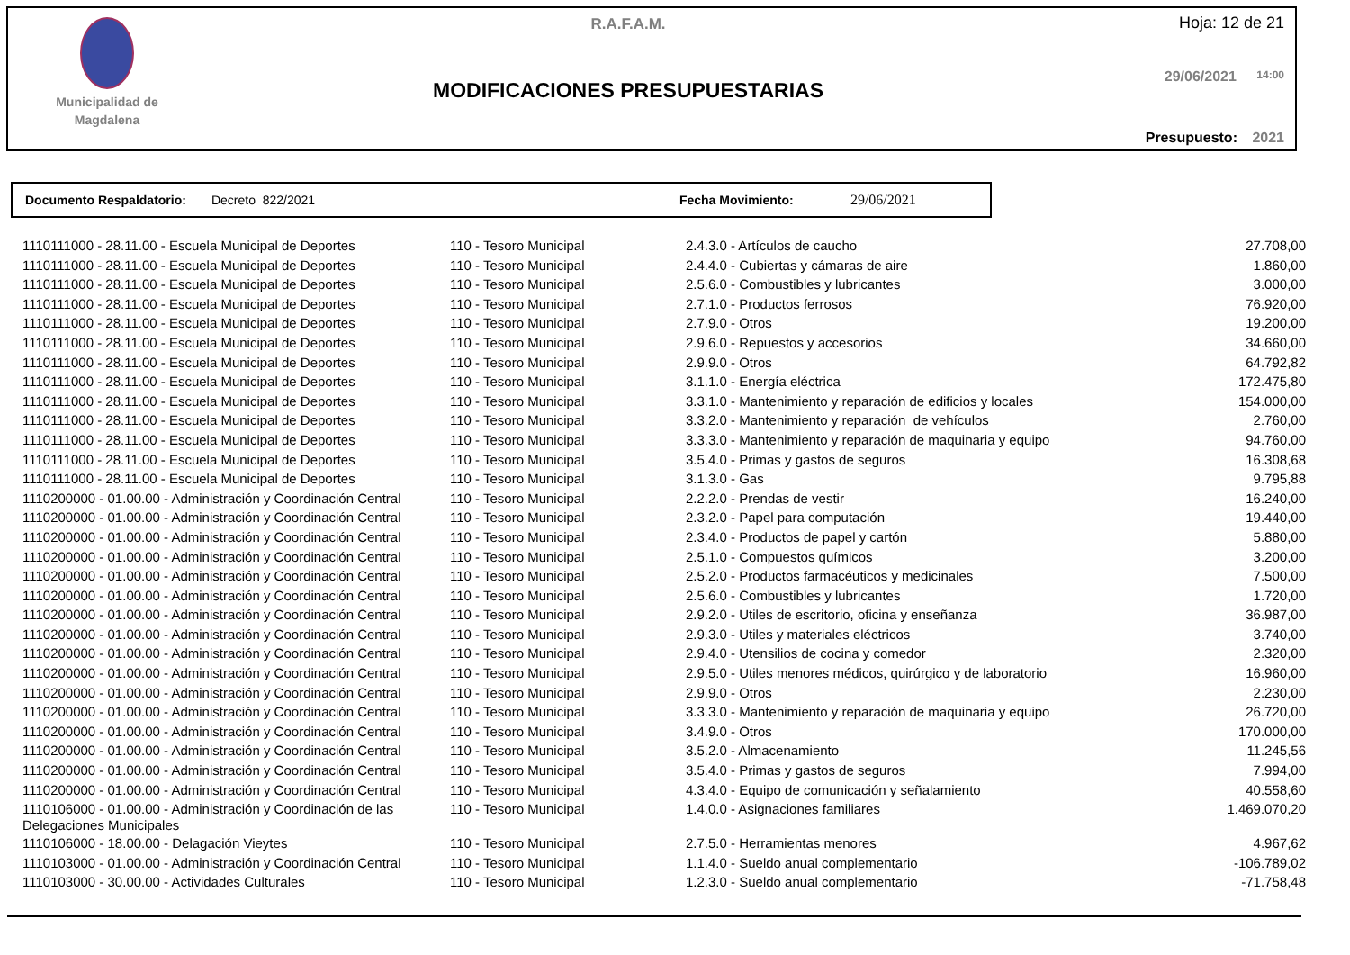Municipalidad de
Magdalena
R.A.F.A.M.
MODIFICACIONES PRESUPUESTARIAS
Hoja: 12 de 21
29/06/2021 14:00
Presupuesto: 2021
Documento Respaldatorio: Decreto 822/2021 Fecha Movimiento: 29/06/2021
| 1110111000 - 28.11.00 - Escuela Municipal de Deportes | 110 - Tesoro Municipal | 2.4.3.0 - Artículos de caucho | 27.708,00 |
| 1110111000 - 28.11.00 - Escuela Municipal de Deportes | 110 - Tesoro Municipal | 2.4.4.0 - Cubiertas y cámaras de aire | 1.860,00 |
| 1110111000 - 28.11.00 - Escuela Municipal de Deportes | 110 - Tesoro Municipal | 2.5.6.0 - Combustibles y lubricantes | 3.000,00 |
| 1110111000 - 28.11.00 - Escuela Municipal de Deportes | 110 - Tesoro Municipal | 2.7.1.0 - Productos ferrosos | 76.920,00 |
| 1110111000 - 28.11.00 - Escuela Municipal de Deportes | 110 - Tesoro Municipal | 2.7.9.0 - Otros | 19.200,00 |
| 1110111000 - 28.11.00 - Escuela Municipal de Deportes | 110 - Tesoro Municipal | 2.9.6.0 - Repuestos y accesorios | 34.660,00 |
| 1110111000 - 28.11.00 - Escuela Municipal de Deportes | 110 - Tesoro Municipal | 2.9.9.0 - Otros | 64.792,82 |
| 1110111000 - 28.11.00 - Escuela Municipal de Deportes | 110 - Tesoro Municipal | 3.1.1.0 - Energía eléctrica | 172.475,80 |
| 1110111000 - 28.11.00 - Escuela Municipal de Deportes | 110 - Tesoro Municipal | 3.3.1.0 - Mantenimiento y reparación de edificios y locales | 154.000,00 |
| 1110111000 - 28.11.00 - Escuela Municipal de Deportes | 110 - Tesoro Municipal | 3.3.2.0 - Mantenimiento y reparación de vehículos | 2.760,00 |
| 1110111000 - 28.11.00 - Escuela Municipal de Deportes | 110 - Tesoro Municipal | 3.3.3.0 - Mantenimiento y reparación de maquinaria y equipo | 94.760,00 |
| 1110111000 - 28.11.00 - Escuela Municipal de Deportes | 110 - Tesoro Municipal | 3.5.4.0 - Primas y gastos de seguros | 16.308,68 |
| 1110111000 - 28.11.00 - Escuela Municipal de Deportes | 110 - Tesoro Municipal | 3.1.3.0 - Gas | 9.795,88 |
| 1110200000 - 01.00.00 - Administración y Coordinación Central | 110 - Tesoro Municipal | 2.2.2.0 - Prendas de vestir | 16.240,00 |
| 1110200000 - 01.00.00 - Administración y Coordinación Central | 110 - Tesoro Municipal | 2.3.2.0 - Papel para computación | 19.440,00 |
| 1110200000 - 01.00.00 - Administración y Coordinación Central | 110 - Tesoro Municipal | 2.3.4.0 - Productos de papel y cartón | 5.880,00 |
| 1110200000 - 01.00.00 - Administración y Coordinación Central | 110 - Tesoro Municipal | 2.5.1.0 - Compuestos químicos | 3.200,00 |
| 1110200000 - 01.00.00 - Administración y Coordinación Central | 110 - Tesoro Municipal | 2.5.2.0 - Productos farmacéuticos y medicinales | 7.500,00 |
| 1110200000 - 01.00.00 - Administración y Coordinación Central | 110 - Tesoro Municipal | 2.5.6.0 - Combustibles y lubricantes | 1.720,00 |
| 1110200000 - 01.00.00 - Administración y Coordinación Central | 110 - Tesoro Municipal | 2.9.2.0 - Utiles de escritorio, oficina y enseñanza | 36.987,00 |
| 1110200000 - 01.00.00 - Administración y Coordinación Central | 110 - Tesoro Municipal | 2.9.3.0 - Utiles y materiales eléctricos | 3.740,00 |
| 1110200000 - 01.00.00 - Administración y Coordinación Central | 110 - Tesoro Municipal | 2.9.4.0 - Utensilios de cocina y comedor | 2.320,00 |
| 1110200000 - 01.00.00 - Administración y Coordinación Central | 110 - Tesoro Municipal | 2.9.5.0 - Utiles menores médicos, quirúrgico y de laboratorio | 16.960,00 |
| 1110200000 - 01.00.00 - Administración y Coordinación Central | 110 - Tesoro Municipal | 2.9.9.0 - Otros | 2.230,00 |
| 1110200000 - 01.00.00 - Administración y Coordinación Central | 110 - Tesoro Municipal | 3.3.3.0 - Mantenimiento y reparación de maquinaria y equipo | 26.720,00 |
| 1110200000 - 01.00.00 - Administración y Coordinación Central | 110 - Tesoro Municipal | 3.4.9.0 - Otros | 170.000,00 |
| 1110200000 - 01.00.00 - Administración y Coordinación Central | 110 - Tesoro Municipal | 3.5.2.0 - Almacenamiento | 11.245,56 |
| 1110200000 - 01.00.00 - Administración y Coordinación Central | 110 - Tesoro Municipal | 3.5.4.0 - Primas y gastos de seguros | 7.994,00 |
| 1110200000 - 01.00.00 - Administración y Coordinación Central | 110 - Tesoro Municipal | 4.3.4.0 - Equipo de comunicación y señalamiento | 40.558,60 |
| 1110106000 - 01.00.00 - Administración y Coordinación de las Delegaciones Municipales | 110 - Tesoro Municipal | 1.4.0.0 - Asignaciones familiares | 1.469.070,20 |
| 1110106000 - 18.00.00 - Delagación Vieytes | 110 - Tesoro Municipal | 2.7.5.0 - Herramientas menores | 4.967,62 |
| 1110103000 - 01.00.00 - Administración y Coordinación Central | 110 - Tesoro Municipal | 1.1.4.0 - Sueldo anual complementario | -106.789,02 |
| 1110103000 - 30.00.00 - Actividades Culturales | 110 - Tesoro Municipal | 1.2.3.0 - Sueldo anual complementario | -71.758,48 |